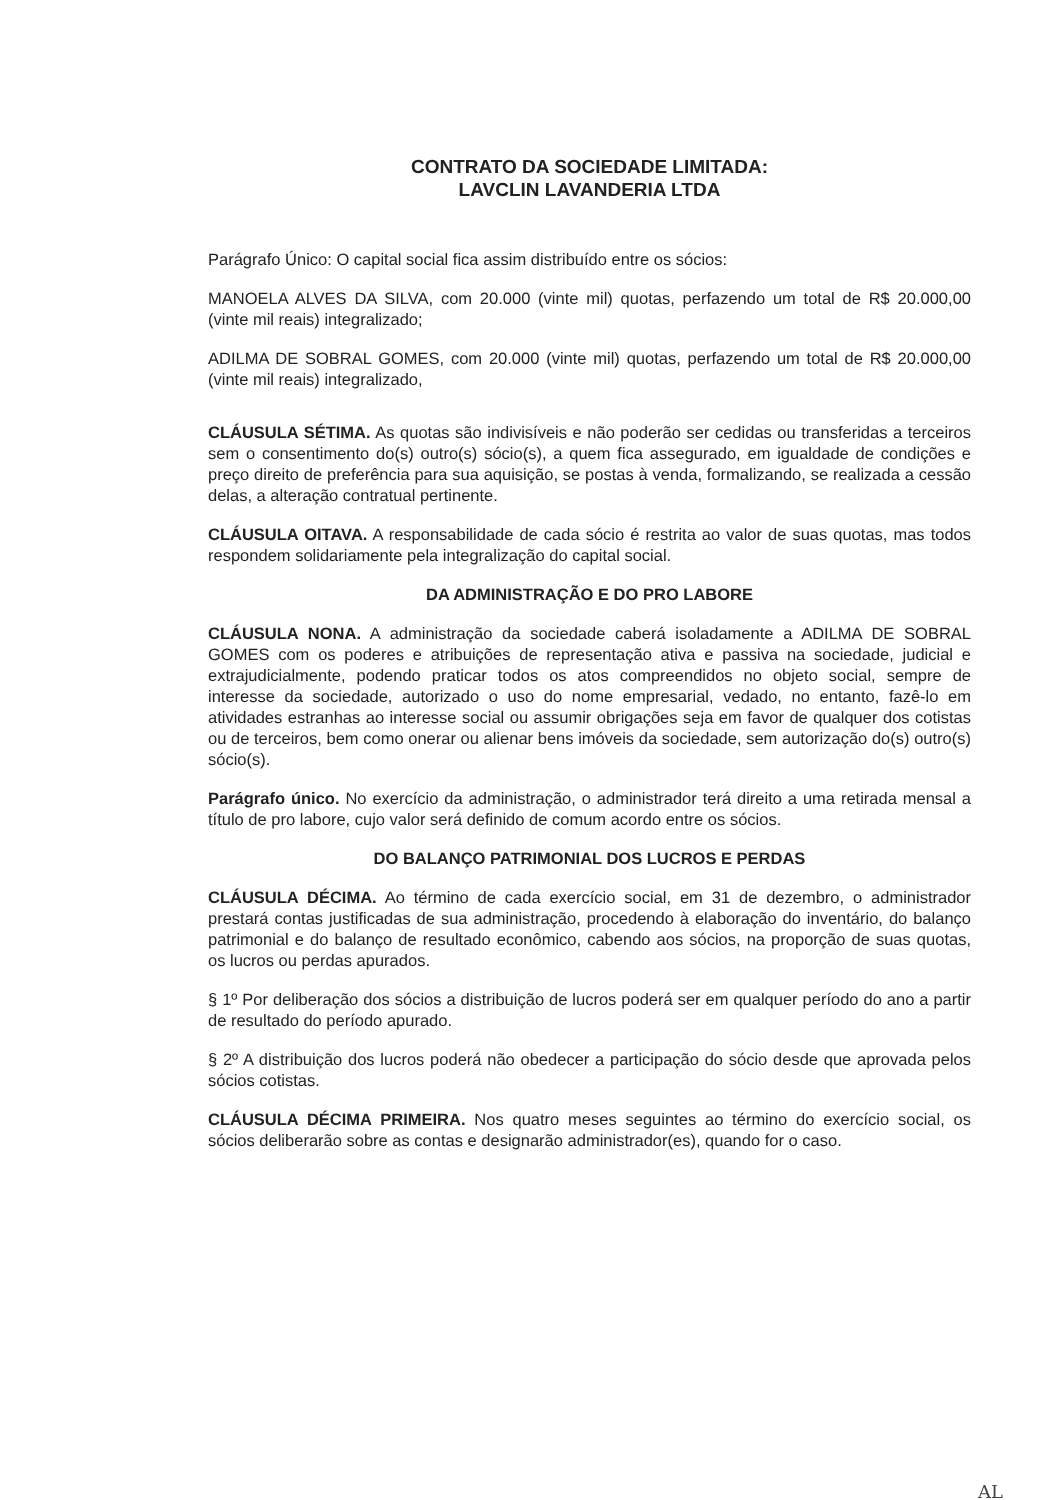CONTRATO DA SOCIEDADE LIMITADA:
LAVCLIN LAVANDERIA LTDA
Parágrafo Único: O capital social fica assim distribuído entre os sócios:
MANOELA ALVES DA SILVA, com 20.000 (vinte mil) quotas, perfazendo um total de R$ 20.000,00 (vinte mil reais) integralizado;
ADILMA DE SOBRAL GOMES, com 20.000 (vinte mil) quotas, perfazendo um total de R$ 20.000,00 (vinte mil reais) integralizado,
CLÁUSULA SÉTIMA. As quotas são indivisíveis e não poderão ser cedidas ou transferidas a terceiros sem o consentimento do(s) outro(s) sócio(s), a quem fica assegurado, em igualdade de condições e preço direito de preferência para sua aquisição, se postas à venda, formalizando, se realizada a cessão delas, a alteração contratual pertinente.
CLÁUSULA OITAVA. A responsabilidade de cada sócio é restrita ao valor de suas quotas, mas todos respondem solidariamente pela integralização do capital social.
DA ADMINISTRAÇÃO E DO PRO LABORE
CLÁUSULA NONA. A administração da sociedade caberá isoladamente a ADILMA DE SOBRAL GOMES com os poderes e atribuições de representação ativa e passiva na sociedade, judicial e extrajudicialmente, podendo praticar todos os atos compreendidos no objeto social, sempre de interesse da sociedade, autorizado o uso do nome empresarial, vedado, no entanto, fazê-lo em atividades estranhas ao interesse social ou assumir obrigações seja em favor de qualquer dos cotistas ou de terceiros, bem como onerar ou alienar bens imóveis da sociedade, sem autorização do(s) outro(s) sócio(s).
Parágrafo único. No exercício da administração, o administrador terá direito a uma retirada mensal a título de pro labore, cujo valor será definido de comum acordo entre os sócios.
DO BALANÇO PATRIMONIAL DOS LUCROS E PERDAS
CLÁUSULA DÉCIMA. Ao término de cada exercício social, em 31 de dezembro, o administrador prestará contas justificadas de sua administração, procedendo à elaboração do inventário, do balanço patrimonial e do balanço de resultado econômico, cabendo aos sócios, na proporção de suas quotas, os lucros ou perdas apurados.
§ 1º Por deliberação dos sócios a distribuição de lucros poderá ser em qualquer período do ano a partir de resultado do período apurado.
§ 2º A distribuição dos lucros poderá não obedecer a participação do sócio desde que aprovada pelos sócios cotistas.
CLÁUSULA DÉCIMA PRIMEIRA. Nos quatro meses seguintes ao término do exercício social, os sócios deliberarão sobre as contas e designarão administrador(es), quando for o caso.
AL